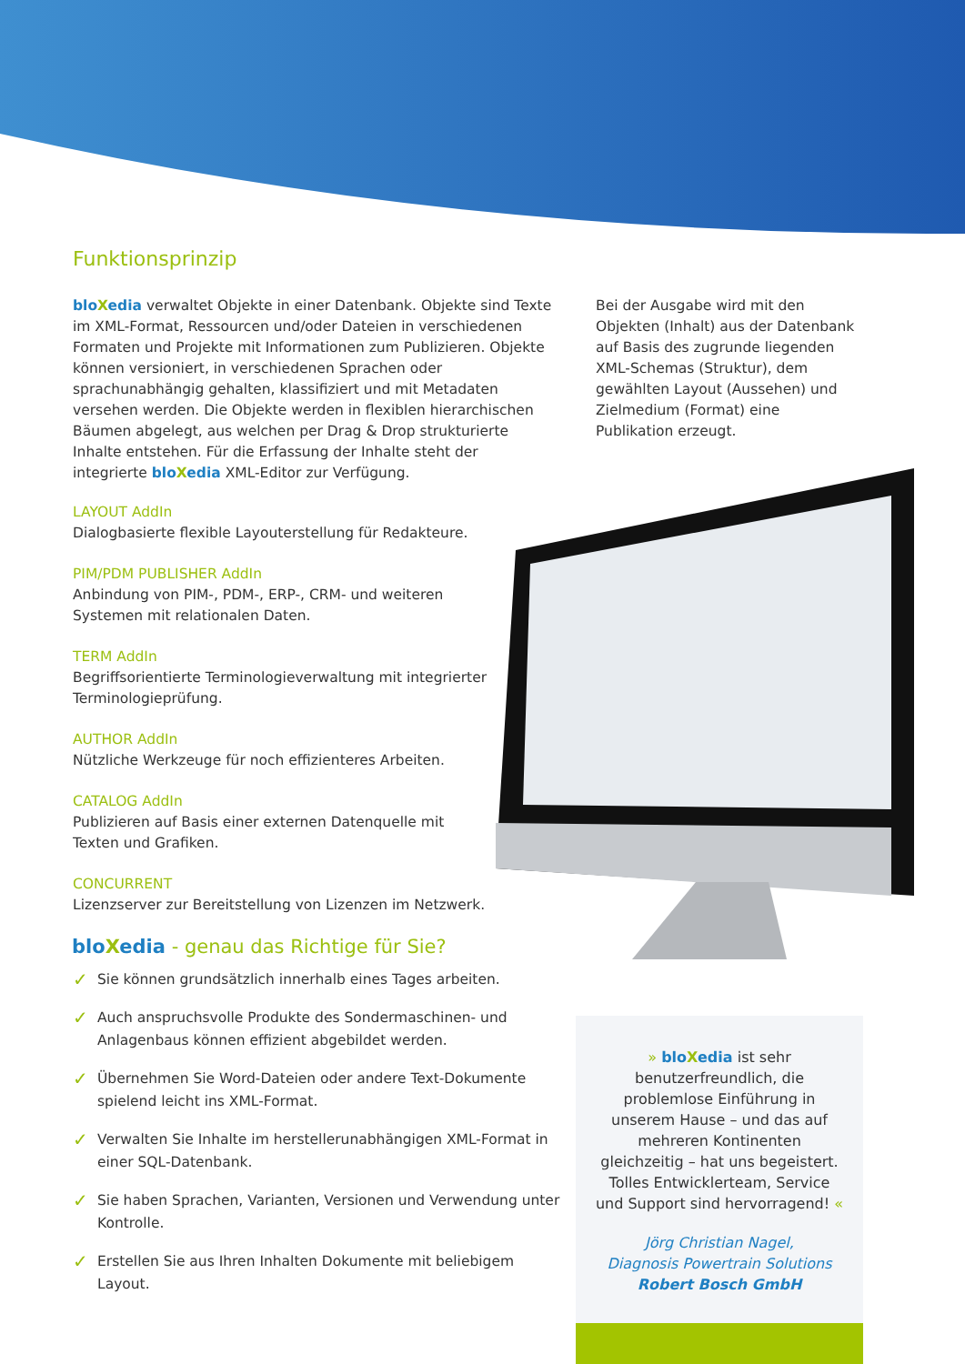Funktionsprinzip
blo Xedia verwaltet Objekte in einer Datenbank. Objekte sind Texte im XML-Format, Ressourcen und/oder Dateien in verschiedenen Formaten und Projekte mit Informationen zum Publizieren. Objekte können versioniert, in verschiedenen Sprachen oder sprachunabhängig gehalten, klassifiziert und mit Metadaten versehen werden. Die Objekte werden in flexiblen hierarchischen Bäumen abgelegt, aus welchen per Drag & Drop strukturierte Inhalte entstehen. Für die Erfassung der Inhalte steht der integrierte blo Xedia XML-Editor zur Verfügung.
Bei der Ausgabe wird mit den Objekten (Inhalt) aus der Datenbank auf Basis des zugrunde liegenden XML-Schemas (Struktur), dem gewählten Layout (Aussehen) und Zielmedium (Format) eine Publikation erzeugt.
LAYOUT AddIn
Dialogbasierte flexible Layouterstellung für Redakteure.
PIM/PDM PUBLISHER AddIn
Anbindung von PIM-, PDM-, ERP-, CRM- und weiteren Systemen mit relationalen Daten.
TERM AddIn
Begriffsorientierte Terminologieverwaltung mit integrierter Terminologieprüfung.
AUTHOR AddIn
Nützliche Werkzeuge für noch effizienteres Arbeiten.
CATALOG AddIn
Publizieren auf Basis einer externen Datenquelle mit Texten und Grafiken.
CONCURRENT
Lizenzserver zur Bereitstellung von Lizenzen im Netzwerk.
blo Xedia - genau das Richtige für Sie?
✓ Sie können grundsätzlich innerhalb eines Tages arbeiten.
✓ Auch anspruchsvolle Produkte des Sondermaschinen- und Anlagenbaus können effizient abgebildet werden.
✓ Übernehmen Sie Word-Dateien oder andere Text-Dokumente spielend leicht ins XML-Format.
✓ Verwalten Sie Inhalte im herstellerunabhängigen XML-Format in einer SQL-Datenbank.
✓ Sie haben Sprachen, Varianten, Versionen und Verwendung unter Kontrolle.
✓ Erstellen Sie aus Ihren Inhalten Dokumente mit beliebigem Layout.
» blo Xedia ist sehr benutzerfreundlich, die problemlose Einführung in unserem Hause – und das auf mehreren Kontinenten gleichzeitig – hat uns begeistert. Tolles Entwicklerteam, Service und Support sind hervorragend! «
Jörg Christian Nagel,
Diagnosis Powertrain Solutions
Robert Bosch GmbH